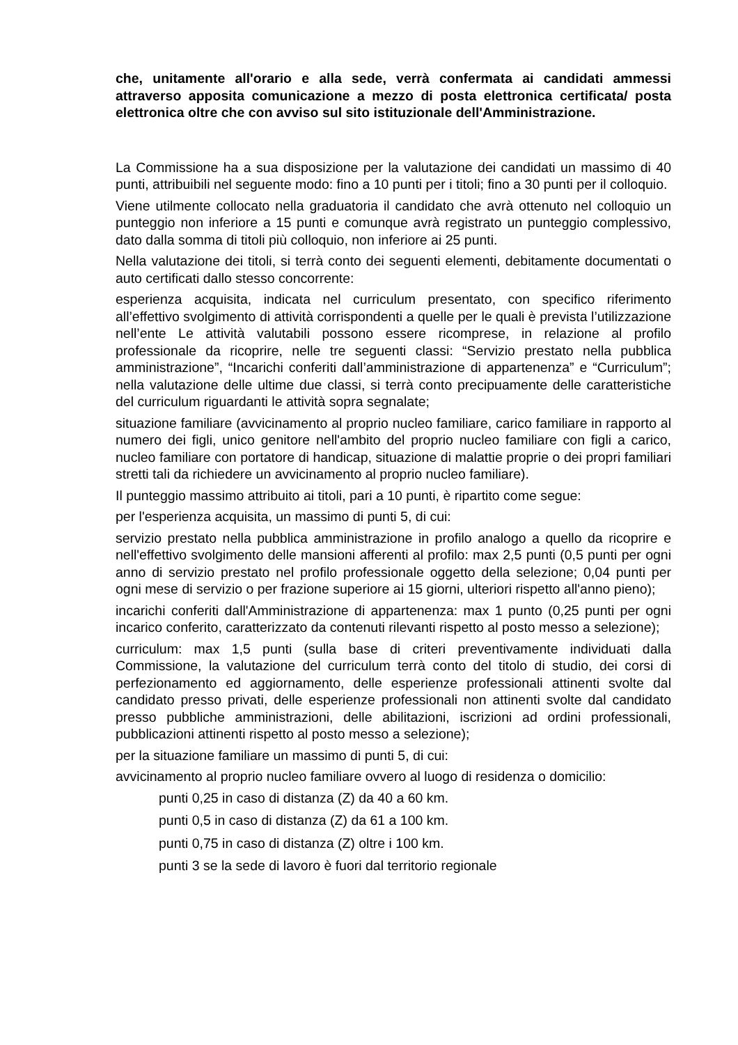che, unitamente all'orario e alla sede, verrà confermata ai candidati ammessi attraverso apposita comunicazione a mezzo di posta elettronica certificata/ posta elettronica oltre che con avviso sul sito istituzionale dell'Amministrazione.
La Commissione ha a sua disposizione per la valutazione dei candidati un massimo di 40 punti, attribuibili nel seguente modo: fino a 10 punti per i titoli; fino a 30 punti per il colloquio.
Viene utilmente collocato nella graduatoria il candidato che avrà ottenuto nel colloquio un punteggio non inferiore a 15 punti e comunque avrà registrato un punteggio complessivo, dato dalla somma di titoli più colloquio, non inferiore ai 25 punti.
Nella valutazione dei titoli, si terrà conto dei seguenti elementi, debitamente documentati o auto certificati dallo stesso concorrente:
esperienza acquisita, indicata nel curriculum presentato, con specifico riferimento all’effettivo svolgimento di attività corrispondenti a quelle per le quali è prevista l’utilizzazione nell’ente Le attività valutabili possono essere ricomprese, in relazione al profilo professionale da ricoprire, nelle tre seguenti classi: “Servizio prestato nella pubblica amministrazione”, “Incarichi conferiti dall’amministrazione di appartenenza” e “Curriculum”; nella valutazione delle ultime due classi, si terrà conto precipuamente delle caratteristiche del curriculum riguardanti le attività sopra segnalate;
situazione familiare (avvicinamento al proprio nucleo familiare, carico familiare in rapporto al numero dei figli, unico genitore nell'ambito del proprio nucleo familiare con figli a carico, nucleo familiare con portatore di handicap, situazione di malattie proprie o dei propri familiari stretti tali da richiedere un avvicinamento al proprio nucleo familiare).
Il punteggio massimo attribuito ai titoli, pari a 10 punti, è ripartito come segue:
per l'esperienza acquisita, un massimo di punti 5, di cui:
servizio prestato nella pubblica amministrazione in profilo analogo a quello da ricoprire e nell'effettivo svolgimento delle mansioni afferenti al profilo: max 2,5 punti (0,5 punti per ogni anno di servizio prestato nel profilo professionale oggetto della selezione; 0,04 punti per ogni mese di servizio o per frazione superiore ai 15 giorni, ulteriori rispetto all'anno pieno);
incarichi conferiti dall'Amministrazione di appartenenza: max 1 punto (0,25 punti per ogni incarico conferito, caratterizzato da contenuti rilevanti rispetto al posto messo a selezione);
curriculum: max 1,5 punti (sulla base di criteri preventivamente individuati dalla Commissione, la valutazione del curriculum terrà conto del titolo di studio, dei corsi di perfezionamento ed aggiornamento, delle esperienze professionali attinenti svolte dal candidato presso privati, delle esperienze professionali non attinenti svolte dal candidato presso pubbliche amministrazioni, delle abilitazioni, iscrizioni ad ordini professionali, pubblicazioni attinenti rispetto al posto messo a selezione);
per la situazione familiare un massimo di punti 5, di cui:
avvicinamento al proprio nucleo familiare ovvero al luogo di residenza o domicilio:
punti 0,25 in caso di distanza (Z) da 40 a 60 km.
punti 0,5 in caso di distanza (Z) da 61 a 100 km.
punti 0,75 in caso di distanza (Z) oltre i 100 km.
punti 3 se la sede di lavoro è fuori dal territorio regionale